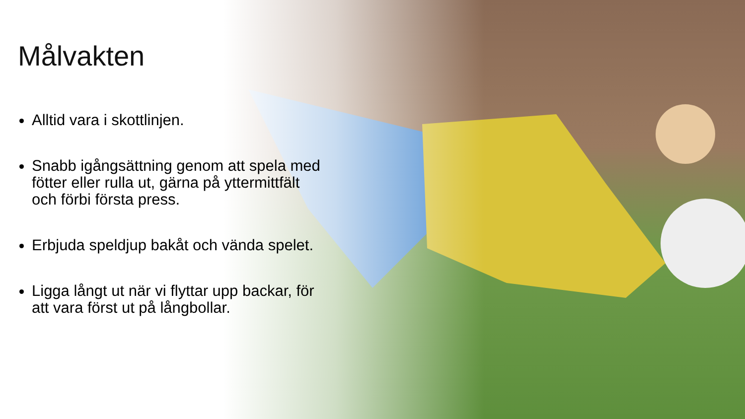Målvakten
Alltid vara i skottlinjen.
Snabb igångsättning genom att spela med fötter eller rulla ut, gärna på yttermittfält och förbi första press.
Erbjuda speldjup bakåt och vända spelet.
Ligga långt ut när vi flyttar upp backar, för att vara först ut på långbollar.